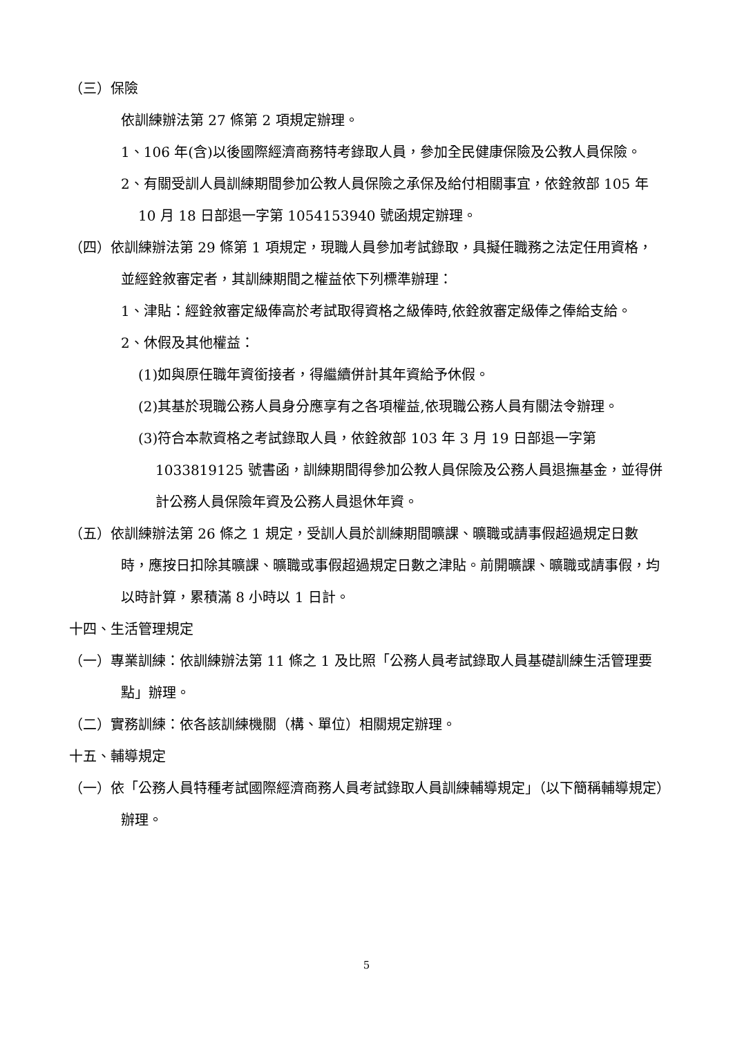（三）保險
依訓練辦法第 27 條第 2 項規定辦理。
1、106 年(含)以後國際經濟商務特考錄取人員，參加全民健康保險及公教人員保險。
2、有關受訓人員訓練期間參加公教人員保險之承保及給付相關事宜，依銓敘部 105 年 10 月 18 日部退一字第 1054153940 號函規定辦理。
（四）依訓練辦法第 29 條第 1 項規定，現職人員參加考試錄取，具擬任職務之法定任用資格，並經銓敘審定者，其訓練期間之權益依下列標準辦理：
1、津貼：經銓敘審定級俸高於考試取得資格之級俸時,依銓敘審定級俸之俸給支給。
2、休假及其他權益：
(1)如與原任職年資銜接者，得繼續併計其年資給予休假。
(2)其基於現職公務人員身分應享有之各項權益,依現職公務人員有關法令辦理。
(3)符合本款資格之考試錄取人員，依銓敘部 103 年 3 月 19 日部退一字第 1033819125 號書函，訓練期間得參加公教人員保險及公務人員退撫基金，並得併計公務人員保險年資及公務人員退休年資。
（五）依訓練辦法第 26 條之 1 規定，受訓人員於訓練期間曠課、曠職或請事假超過規定日數時，應按日扣除其曠課、曠職或事假超過規定日數之津貼。前開曠課、曠職或請事假，均以時計算，累積滿 8 小時以 1 日計。
十四、生活管理規定
（一）專業訓練：依訓練辦法第 11 條之 1 及比照「公務人員考試錄取人員基礎訓練生活管理要點」辦理。
（二）實務訓練：依各該訓練機關（構、單位）相關規定辦理。
十五、輔導規定
（一）依「公務人員特種考試國際經濟商務人員考試錄取人員訓練輔導規定」（以下簡稱輔導規定）辦理。
5